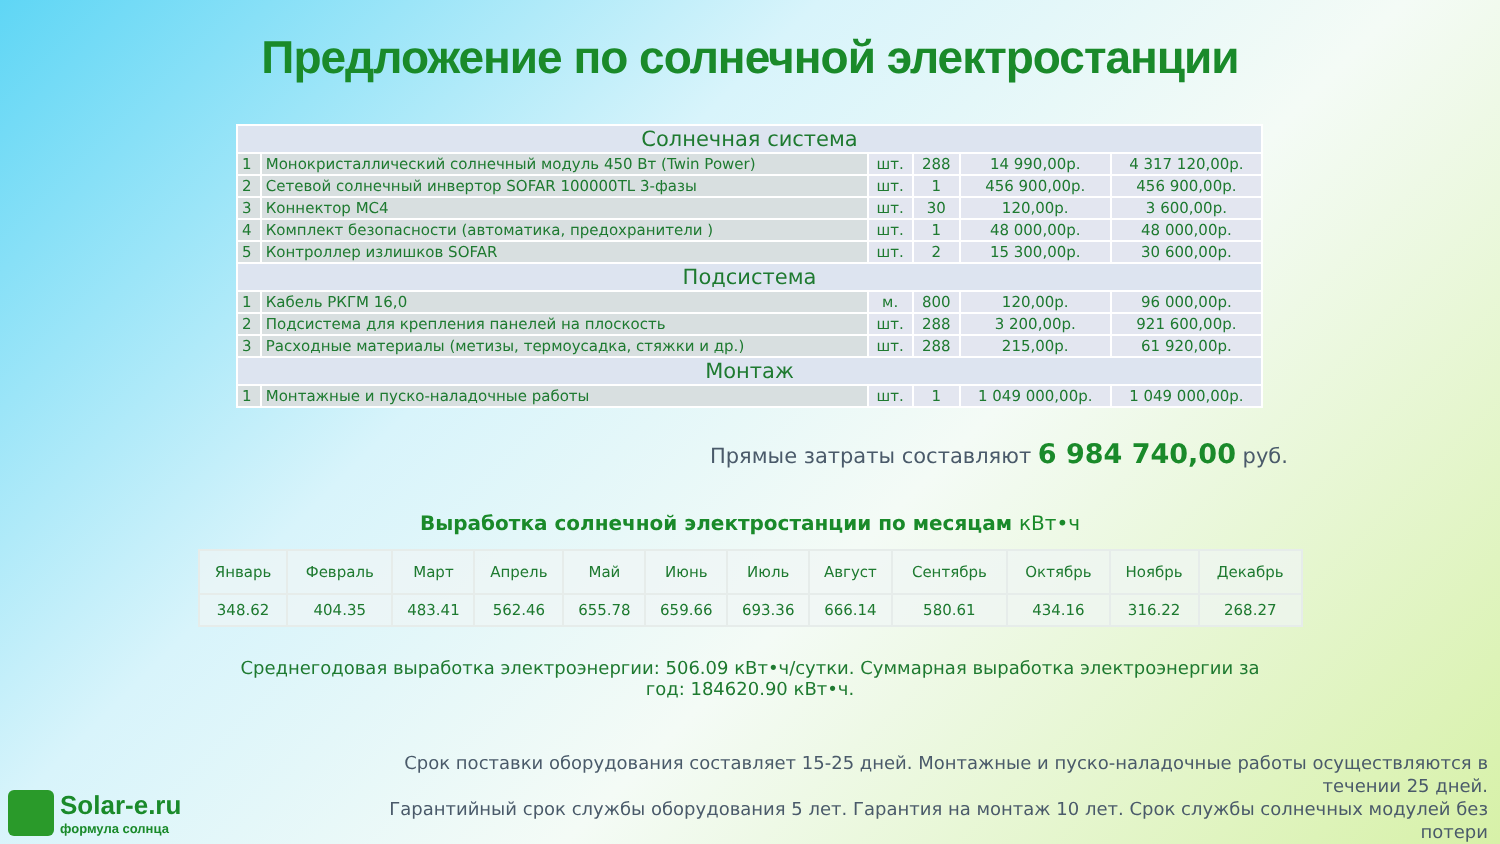Предложение по солнечной электростанции
| Солнечная система | | | | | |
| 1 | Монокристаллический солнечный модуль 450 Вт (Twin Power) | шт. | 288 | 14 990,00р. | 4 317 120,00р. |
| 2 | Сетевой солнечный инвертор SOFAR 100000TL 3-фазы | шт. | 1 | 456 900,00р. | 456 900,00р. |
| 3 | Коннектор МС4 | шт. | 30 | 120,00р. | 3 600,00р. |
| 4 | Комплект безопасности (автоматика, предохранители ) | шт. | 1 | 48 000,00р. | 48 000,00р. |
| 5 | Контроллер излишков SOFAR | шт. | 2 | 15 300,00р. | 30 600,00р. |
| Подсистема | | | | | |
| 1 | Кабель РКГМ 16,0 | м. | 800 | 120,00р. | 96 000,00р. |
| 2 | Подсистема для крепления панелей на плоскость | шт. | 288 | 3 200,00р. | 921 600,00р. |
| 3 | Расходные материалы (метизы, термоусадка, стяжки и др.) | шт. | 288 | 215,00р. | 61 920,00р. |
| Монтаж | | | | | |
| 1 | Монтажные и пуско-наладочные работы | шт. | 1 | 1 049 000,00р. | 1 049 000,00р. |
Прямые затраты составляют 6 984 740,00 руб.
Выработка солнечной электростанции по месяцам кВт•ч
| Январь | Февраль | Март | Апрель | Май | Июнь | Июль | Август | Сентябрь | Октябрь | Ноябрь | Декабрь |
| --- | --- | --- | --- | --- | --- | --- | --- | --- | --- | --- | --- |
| 348.62 | 404.35 | 483.41 | 562.46 | 655.78 | 659.66 | 693.36 | 666.14 | 580.61 | 434.16 | 316.22 | 268.27 |
Среднегодовая выработка электроэнергии: 506.09 кВт•ч/сутки. Суммарная выработка электроэнергии за год: 184620.90 кВт•ч.
Срок поставки оборудования составляет 15-25 дней. Монтажные и пуско-наладочные работы осуществляются в течении 25 дней.
Гарантийный срок службы оборудования 5 лет. Гарантия на монтаж 10 лет. Срок службы солнечных модулей без потери
Solar-e.ru
формула солнца